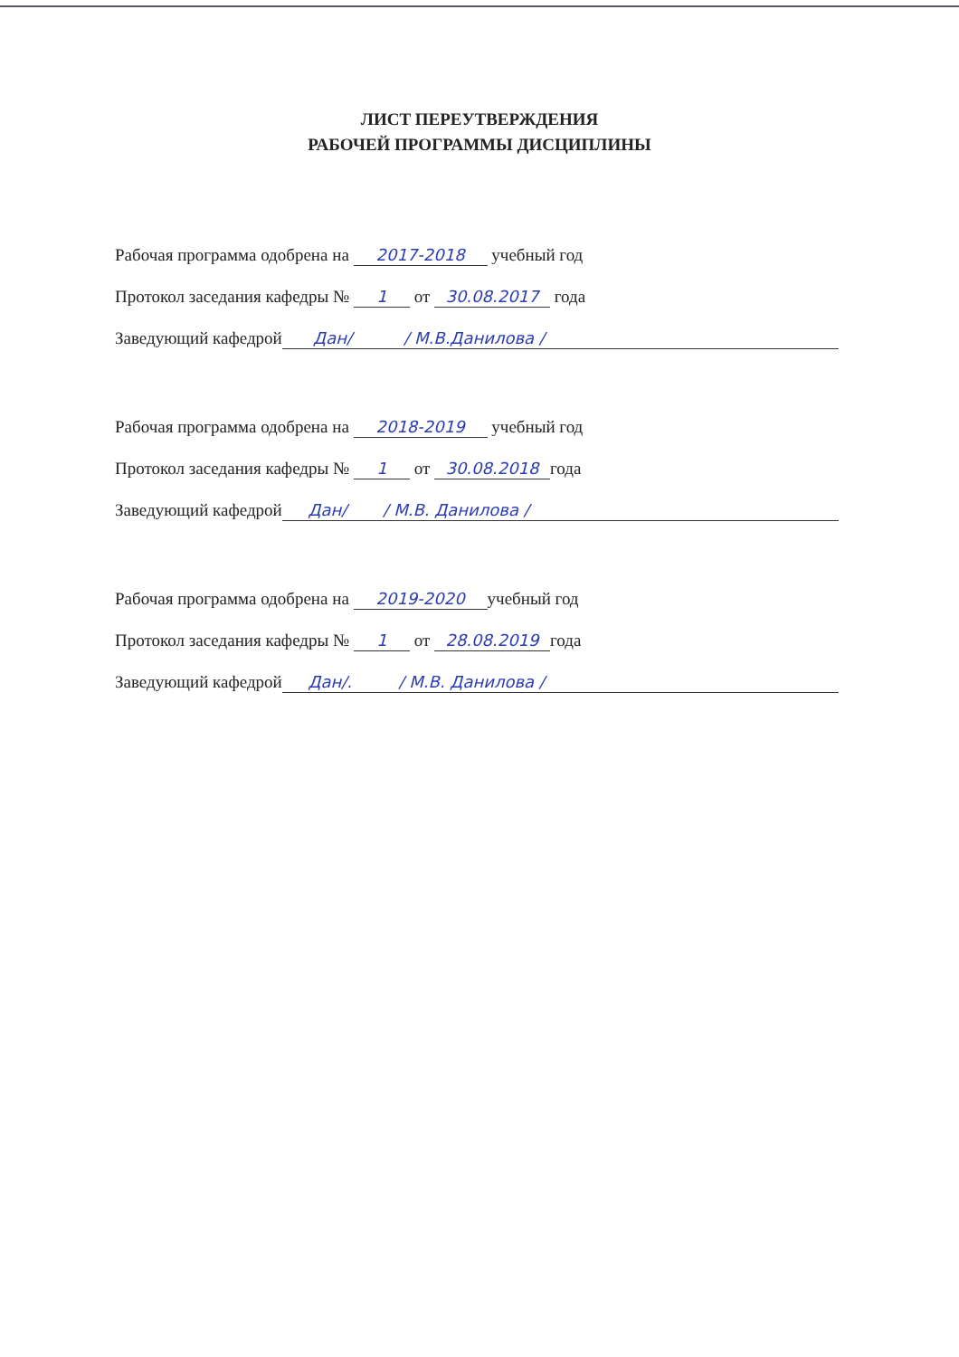ЛИСТ ПЕРЕУТВЕРЖДЕНИЯ
РАБОЧЕЙ ПРОГРАММЫ ДИСЦИПЛИНЫ
Рабочая программа одобрена на 2017-2018 учебный год
Протокол заседания кафедры № 1 от 30.08.2017 года
Заведующий кафедрой Дан/ / М.В.Данилова /
Рабочая программа одобрена на 2018-2019 учебный год
Протокол заседания кафедры № 1 от 30.08.2018 года
Заведующий кафедрой Дан/ / М.В. Данилова /
Рабочая программа одобрена на 2019-2020 учебный год
Протокол заседания кафедры № 1 от 28.08.2019 года
Заведующий кафедрой Дан/. / М.В. Данилова /